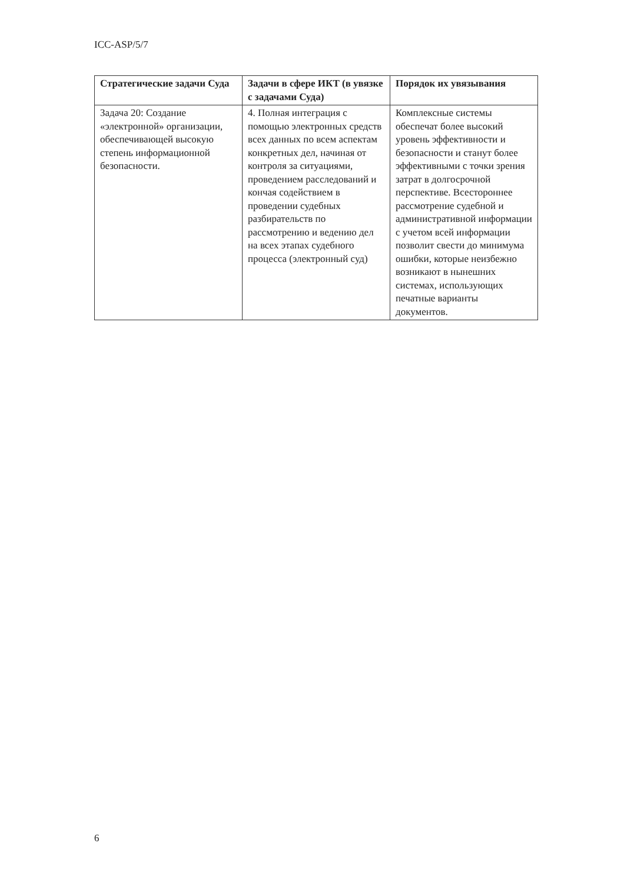ICC-ASP/5/7
| Стратегические задачи Суда | Задачи в сфере ИКТ (в увязке с задачами Суда) | Порядок их увязывания |
| --- | --- | --- |
| Задача 20: Создание «электронной» организации, обеспечивающей высокую степень информационной безопасности. | 4. Полная интеграция с помощью электронных средств всех данных по всем аспектам конкретных дел, начиная от контроля за ситуациями, проведением расследований и кончая содействием в проведении судебных разбирательств по рассмотрению и ведению дел на всех этапах судебного процесса (электронный суд) | Комплексные системы обеспечат более высокий уровень эффективности и безопасности и станут более эффективными с точки зрения затрат в долгосрочной перспективе. Всестороннее рассмотрение судебной и административной информации с учетом всей информации позволит свести до минимума ошибки, которые неизбежно возникают в нынешних системах, использующих печатные варианты документов. |
6